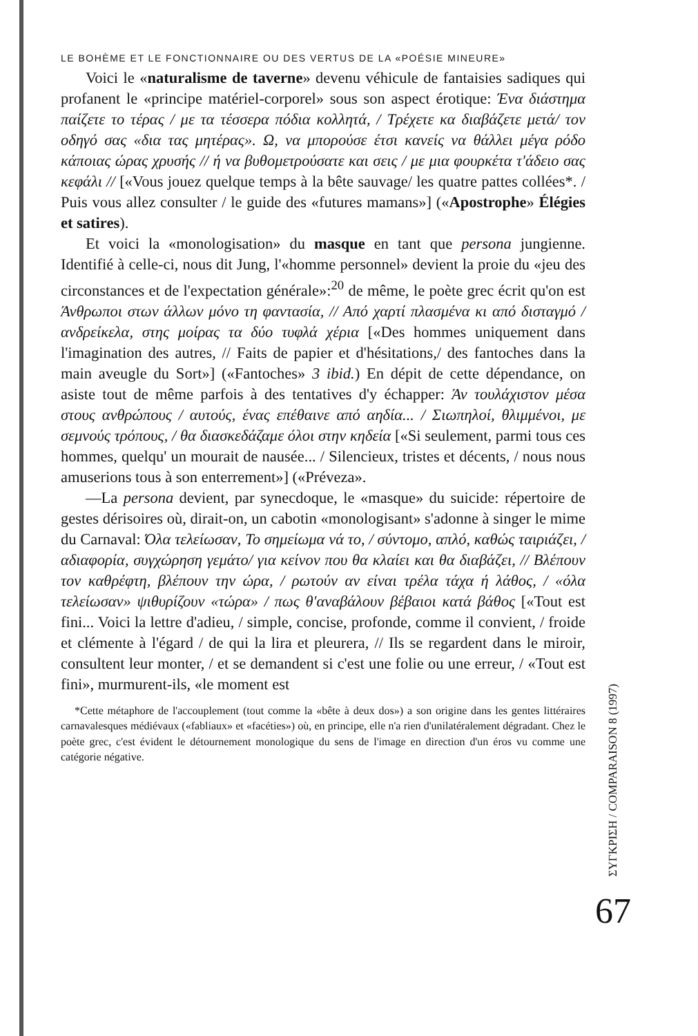LE BOHÈME ET LE FONCTIONNAIRE OU DES VERTUS DE LA «POÉSIE MINEURE»
Voici le «naturalisme de taverne» devenu véhicule de fantaisies sadiques qui profanent le «principe matériel-corporel» sous son aspect érotique: Ένα διάστημα παίζετε το τέρας / με τα τέσσερα πόδια κολλητά, / Τρέχετε κα διαβάζετε μετά/ τον οδηγό σας «δια τας μητέρας». Ω, να μπορούσε έτσι κανείς να θάλλει μέγα ρόδο κάποιας ώρας χρυσής // ή να βυθομετρούσατε και σεις / με μια φουρκέτα τ'άδειο σας κεφάλι // [«Vous jouez quelque temps à la bête sauvage/ les quatre pattes collées*. / Puis vous allez consulter / le guide des «futures mamans»] («Apostrophe» Élégies et satires).
Et voici la «monologisation» du masque en tant que persona jungienne. Identifié à celle-ci, nous dit Jung, l'«homme personnel» devient la proie du «jeu des circonstances et de l'expectation générale»:<sup>20</sup> de même, le poète grec écrit qu'on est Άνθρωποι στων άλλων μόνο τη φαντασία, // Από χαρτί πλασμένα κι από δισταγμό / ανδρείκελα, στης μοίρας τα δύο τυφλά χέρια [«Des hommes uniquement dans l'imagination des autres, // Faits de papier et d'hésitations,/ des fantoches dans la main aveugle du Sort»] («Fantoches» 3 ibid.) En dépit de cette dépendance, on asiste tout de même parfois à des tentatives d'y échapper: Άν τουλάχιστον μέσα στους ανθρώπους / αυτούς, ένας επέθαινε από αηδία... / Σιωπηλοί, θλιμμένοι, με σεμνούς τρόπους, / θα διασκεδάζαμε όλοι στην κηδεία [«Si seulement, parmi tous ces hommes, quelqu' un mourait de nausée... / Silencieux, tristes et décents, / nous nous amuserions tous à son enterrement»] («Préveza».
—La persona devient, par synecdoque, le «masque» du suicide: répertoire de gestes dérisoires où, dirait-on, un cabotin «monologisant» s'adonne à singer le mime du Carnaval: Όλα τελείωσαν, Το σημείωμα νά το, / σύντομο, απλό, καθώς ταιριάζει, / αδιαφορία, συγχώρηση γεμάτο/ για κείνον που θα κλαίει και θα διαβάζει, // Βλέπουν τον καθρέφτη, βλέπουν την ώρα, / ρωτούν αν είναι τρέλα τάχα ή λάθος, / «όλα τελείωσαν» ψιθυρίζουν «τώρα» / πως θ'αναβάλουν βέβαιοι κατά βάθος [«Tout est fini... Voici la lettre d'adieu, / simple, concise, profonde, comme il convient, / froide et clémente à l'égard / de qui la lira et pleurera, // Ils se regardent dans le miroir, consultent leur monter, / et se demandent si c'est une folie ou une erreur, / «Tout est fini», murmurent-ils, «le moment est
*Cette métaphore de l'accouplement (tout comme la «bête à deux dos») a son origine dans les gentes littéraires carnavalesques médiévaux («fabliaux» et «facéties») où, en principe, elle n'a rien d'unilatéralement dégradant. Chez le poète grec, c'est évident le détournement monologique du sens de l'image en direction d'un éros vu comme une catégorie négative.
ΣΥΓΚΡΙΣΗ / COMPARAISON 8 (1997)
67